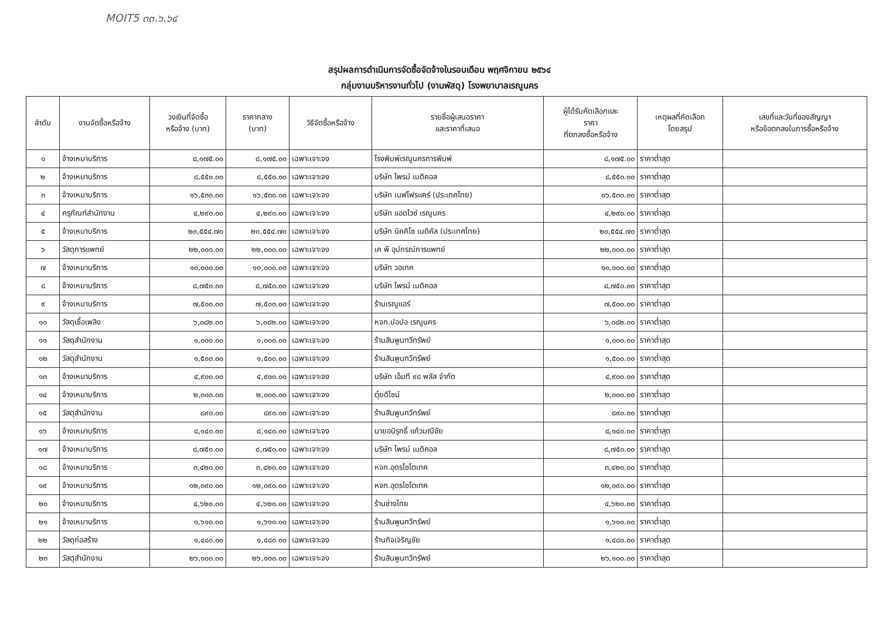MOIT5 ๓๓.๖.๖๔
สรุปผลการดำเนินการจัดซื้อจัดจ้างในรอบเดือน พฤศจิกายน ๒๕๖๔
กลุ่มงานบริหารงานทั่วไป (งานพัสดุ) โรงพยาบาลเรณูนคร
| ลำดับ | งานจัดซื้อหรือจ้าง | วงเงินที่จัดซื้อ หรือจ้าง (บาท) | ราคากลาง (บาท) | วิธีจัดซื้อหรือจ้าง | รายชื่อผู้เสนอราคา และราคาที่เสนอ | ผู้ได้รับคัดเลือกและ ราคา ที่ตกลงซื้อหรือจ้าง | เหตุผลที่คัดเลือก โดยสรุป | เลขที่และวันที่ของสัญญา หรือข้อตกลงในการซื้อหรือจ้าง |
| --- | --- | --- | --- | --- | --- | --- | --- | --- |
| ๑ | จ้างเหมาบริการ | ๘,๑๗๕.๐๐ | ๘,๑๗๕.๐๐ | เฉพาะเจาะจง | โรงพิมพ์เรณูนครการพิมพ์ | ๘,๑๗๕.๐๐ | ราคาต่ำสุด | |
| ๒ | จ้างเหมาบริการ | ๘,๕๕๐.๐๐ | ๘,๕๕๐.๐๐ | เฉพาะเจาะจง | บริษัท ไพรม์ เมดิคอล | ๘,๕๕๐.๐๐ | ราคาต่ำสุด | |
| ๓ | จ้างเหมาบริการ | ๑๖,๕๓๐.๐๐ | ๑๖,๕๓๐.๐๐ | เฉพาะเจาะจง | บริษัท เนฟโฟรแคร์ (ประเทศไทย) | ๑๖,๕๓๐.๐๐ | ราคาต่ำสุด | |
| ๔ | ครุภัณฑ์สำนักงาน | ๔,๒๙๐.๐๐ | ๔,๒๙๐.๐๐ | เฉพาะเจาะจง | บริษัท แอดไวซ์ เรณูนคร | ๔,๒๙๐.๐๐ | ราคาต่ำสุด | |
| ๕ | จ้างเหมาบริการ | ๒๐,๕๕๔.๗๐ | ๒๐,๕๕๔.๗๐ | เฉพาะเจาะจง | บริษัท นิคคิโซ เมดิคัล (ประเทศไทย) | ๒๐,๕๕๔.๗๐ | ราคาต่ำสุด | |
| ๖ | วัสดุการแพทย์ | ๒๒,๐๐๐.๐๐ | ๒๒,๐๐๐.๐๐ | เฉพาะเจาะจง | เค พี อุปกรณ์การแพทย์ | ๒๒,๐๐๐.๐๐ | ราคาต่ำสุด | |
| ๗ | จ้างเหมาบริการ | ๑๐,๐๐๐.๐๐ | ๑๐,๐๐๐.๐๐ | เฉพาะเจาะจง | บริษัท วอเทค | ๑๐,๐๐๐.๐๐ | ราคาต่ำสุด | |
| ๘ | จ้างเหมาบริการ | ๘,๗๕๐.๐๐ | ๘,๗๕๐.๐๐ | เฉพาะเจาะจง | บริษัท ไพรม์ เมดิคอล | ๘,๗๕๐.๐๐ | ราคาต่ำสุด | |
| ๙ | จ้างเหมาบริการ | ๗,๕๐๐.๐๐ | ๗,๕๐๐.๐๐ | เฉพาะเจาะจง | ร้านเรณูแอร์ | ๗,๕๐๐.๐๐ | ราคาต่ำสุด | |
| ๑๐ | วัสดุเชื้อเพลิง | ๖,๐๘๒.๐๐ | ๖,๐๘๒.๐๐ | เฉพาะเจาะจง | หจก.ปอปอ เรณูนคร | ๖,๐๘๒.๐๐ | ราคาต่ำสุด | |
| ๑๑ | วัสดุสำนักงาน | ๑,๐๐๐.๐๐ | ๑,๐๐๐.๐๐ | เฉพาะเจาะจง | ร้านสินพูนทวีทรัพย์ | ๑,๐๐๐.๐๐ | ราคาต่ำสุด | |
| ๑๒ | วัสดุสำนักงาน | ๑,๕๐๐.๐๐ | ๑,๕๐๐.๐๐ | เฉพาะเจาะจง | ร้านสินพูนทวีทรัพย์ | ๑,๕๐๐.๐๐ | ราคาต่ำสุด | |
| ๑๓ | จ้างเหมาบริการ | ๔,๙๐๐.๐๐ | ๔,๙๐๐.๐๐ | เฉพาะเจาะจง | บริษัท เอ็มที ๙๘ พลัส จำกัด | ๔,๙๐๐.๐๐ | ราคาต่ำสุด | |
| ๑๔ | จ้างเหมาบริการ | ๒,๐๐๐.๐๐ | ๒,๐๐๐.๐๐ | เฉพาะเจาะจง | ตุ๋ยดีไซน์ | ๒,๐๐๐.๐๐ | ราคาต่ำสุด | |
| ๑๕ | วัสดุสำนักงาน | ๘๙๐.๐๐ | ๘๙๐.๐๐ | เฉพาะเจาะจง | ร้านสินพูนทวีทรัพย์ | ๘๙๐.๐๐ | ราคาต่ำสุด | |
| ๑๖ | จ้างเหมาบริการ | ๘,๑๔๐.๐๐ | ๘,๑๔๐.๐๐ | เฉพาะเจาะจง | นายอนิรุทธิ์ แก้วมณีชัย | ๘,๑๔๐.๐๐ | ราคาต่ำสุด | |
| ๑๗ | จ้างเหมาบริการ | ๘,๗๕๐.๐๐ | ๘,๗๕๐.๐๐ | เฉพาะเจาะจง | บริษัท ไพรม์ เมดิคอล | ๘,๗๕๐.๐๐ | ราคาต่ำสุด | |
| ๑๘ | จ้างเหมาบริการ | ๓,๔๒๐.๐๐ | ๓,๔๒๐.๐๐ | เฉพาะเจาะจง | หจก.อุดรไซโตเทค | ๓,๔๒๐.๐๐ | ราคาต่ำสุด | |
| ๑๙ | จ้างเหมาบริการ | ๑๒,๐๙๐.๐๐ | ๑๒,๐๙๐.๐๐ | เฉพาะเจาะจง | หจก.อุดรไซโตเทค | ๑๒,๐๙๐.๐๐ | ราคาต่ำสุด | |
| ๒๐ | จ้างเหมาบริการ | ๔,๖๒๐.๐๐ | ๔,๖๒๐.๐๐ | เฉพาะเจาะจง | ร้านช่างไทย | ๔,๖๒๐.๐๐ | ราคาต่ำสุด | |
| ๒๑ | จ้างเหมาบริการ | ๑,๖๑๐.๐๐ | ๑,๖๑๐.๐๐ | เฉพาะเจาะจง | ร้านสินพูนทวีทรัพย์ | ๑,๖๑๐.๐๐ | ราคาต่ำสุด | |
| ๒๒ | วัสดุก่อสร้าง | ๑,๔๘๐.๐๐ | ๑,๔๘๐.๐๐ | เฉพาะเจาะจง | ร้านกิจเจริญชัย | ๑,๔๘๐.๐๐ | ราคาต่ำสุด | |
| ๒๓ | วัสดุสำนักงาน | ๒๖,๑๐๐.๐๐ | ๒๖,๑๐๐.๐๐ | เฉพาะเจาะจง | ร้านสินพูนทวีทรัพย์ | ๒๖,๑๐๐.๐๐ | ราคาต่ำสุด | |